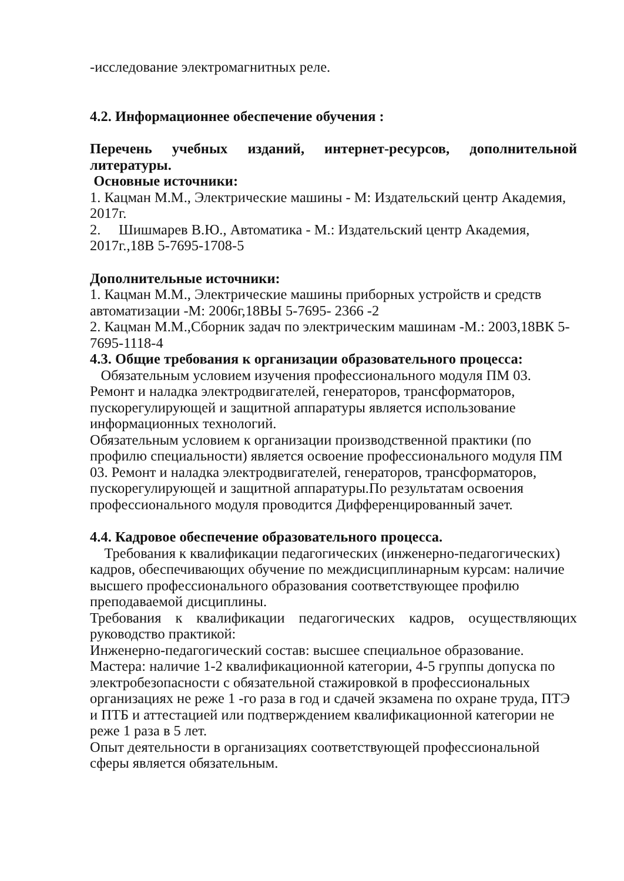-исследование электромагнитных реле.
4.2. Информационнее обеспечение обучения :
Перечень учебных изданий, интернет-ресурсов, дополнительной
литературы.
Основные источники:
1. Кацман М.М., Электрические машины - М: Издательский центр Академия, 2017г.
2. Шишмарев В.Ю., Автоматика - М.: Издательский центр Академия, 2017г.,18В 5-7695-1708-5
Дополнительные источники:
1. Кацман М.М., Электрические машины приборных устройств и средств автоматизации -М: 2006г,18ВЫ 5-7695- 2366 -2
2. Кацман М.М.,Сборник задач по электрическим машинам -М.: 2003,18ВК 5-7695-1118-4
4.3. Общие требования к организации образовательного процесса:
Обязательным условием изучения профессионального модуля ПМ 03. Ремонт и наладка электродвигателей, генераторов, трансформаторов, пускорегулирующей и защитной аппаратуры является использование информационных технологий.
Обязательным условием к организации производственной практики (по профилю специальности) является освоение профессионального модуля ПМ 03. Ремонт и наладка электродвигателей, генераторов, трансформаторов, пускорегулирующей и защитной аппаратуры.По результатам освоения профессионального модуля проводится Дифференцированный зачет.
4.4. Кадровое обеспечение образовательного процесса.
Требования к квалификации педагогических (инженерно-педагогических) кадров, обеспечивающих обучение по междисциплинарным курсам: наличие высшего профессионального образования соответствующее профилю преподаваемой дисциплины.
Требования к квалификации педагогических кадров, осуществляющих
руководство практикой:
Инженерно-педагогический состав: высшее специальное образование.
Мастера: наличие 1-2 квалификационной категории, 4-5 группы допуска по электробезопасности с обязательной стажировкой в профессиональных организациях не реже 1 -го раза в год и сдачей экзамена по охране труда, ПТЭ и ПТБ и аттестацией или подтверждением квалификационной категории не реже 1 раза в 5 лет.
Опыт деятельности в организациях соответствующей профессиональной сферы является обязательным.